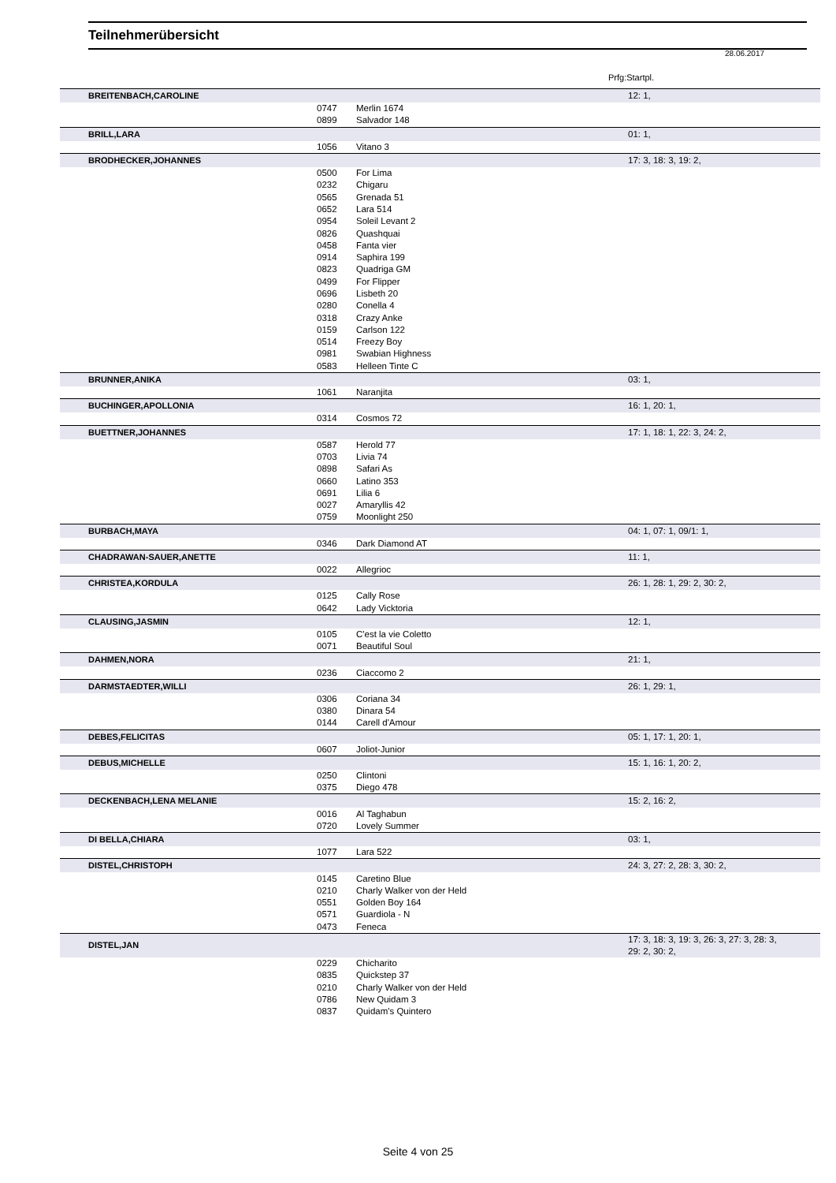Teilnehmerübersicht
28.06.2017
Prfg:Startpl.
| BREITENBACH,CAROLINE | | | 12: 1, |
| | 0747 | Merlin 1674 | |
| | 0899 | Salvador 148 | |
| BRILL,LARA | | | 01: 1, |
| | 1056 | Vitano 3 | |
| BRODHECKER,JOHANNES | | | 17: 3, 18: 3, 19: 2, |
| | 0500 | For Lima | |
| | 0232 | Chigaru | |
| | 0565 | Grenada 51 | |
| | 0652 | Lara 514 | |
| | 0954 | Soleil Levant 2 | |
| | 0826 | Quashquai | |
| | 0458 | Fanta vier | |
| | 0914 | Saphira 199 | |
| | 0823 | Quadriga GM | |
| | 0499 | For Flipper | |
| | 0696 | Lisbeth 20 | |
| | 0280 | Conella 4 | |
| | 0318 | Crazy Anke | |
| | 0159 | Carlson 122 | |
| | 0514 | Freezy Boy | |
| | 0981 | Swabian Highness | |
| | 0583 | Helleen Tinte C | |
| BRUNNER,ANIKA | | | 03: 1, |
| | 1061 | Naranjita | |
| BUCHINGER,APOLLONIA | | | 16: 1, 20: 1, |
| | 0314 | Cosmos 72 | |
| BUETTNER,JOHANNES | | | 17: 1, 18: 1, 22: 3, 24: 2, |
| | 0587 | Herold 77 | |
| | 0703 | Livia 74 | |
| | 0898 | Safari As | |
| | 0660 | Latino 353 | |
| | 0691 | Lilia 6 | |
| | 0027 | Amaryllis 42 | |
| | 0759 | Moonlight 250 | |
| BURBACH,MAYA | | | 04: 1, 07: 1, 09/1: 1, |
| | 0346 | Dark Diamond AT | |
| CHADRAWAN-SAUER,ANETTE | | | 11: 1, |
| | 0022 | Allegrioc | |
| CHRISTEA,KORDULA | | | 26: 1, 28: 1, 29: 2, 30: 2, |
| | 0125 | Cally Rose | |
| | 0642 | Lady Vicktoria | |
| CLAUSING,JASMIN | | | 12: 1, |
| | 0105 | C'est la vie Coletto | |
| | 0071 | Beautiful Soul | |
| DAHMEN,NORA | | | 21: 1, |
| | 0236 | Ciaccomo 2 | |
| DARMSTAEDTER,WILLI | | | 26: 1, 29: 1, |
| | 0306 | Coriana 34 | |
| | 0380 | Dinara 54 | |
| | 0144 | Carell d'Amour | |
| DEBES,FELICITAS | | | 05: 1, 17: 1, 20: 1, |
| | 0607 | Joliot-Junior | |
| DEBUS,MICHELLE | | | 15: 1, 16: 1, 20: 2, |
| | 0250 | Clintoni | |
| | 0375 | Diego 478 | |
| DECKENBACH,LENA MELANIE | | | 15: 2, 16: 2, |
| | 0016 | Al Taghabun | |
| | 0720 | Lovely Summer | |
| DI BELLA,CHIARA | | | 03: 1, |
| | 1077 | Lara 522 | |
| DISTEL,CHRISTOPH | | | 24: 3, 27: 2, 28: 3, 30: 2, |
| | 0145 | Caretino Blue | |
| | 0210 | Charly Walker von der Held | |
| | 0551 | Golden Boy 164 | |
| | 0571 | Guardiola - N | |
| | 0473 | Feneca | |
| DISTEL,JAN | | | 17: 3, 18: 3, 19: 3, 26: 3, 27: 3, 28: 3, 29: 2, 30: 2, |
| | 0229 | Chicharito | |
| | 0835 | Quickstep 37 | |
| | 0210 | Charly Walker von der Held | |
| | 0786 | New Quidam 3 | |
| | 0837 | Quidam's Quintero | |
Seite 4 von 25